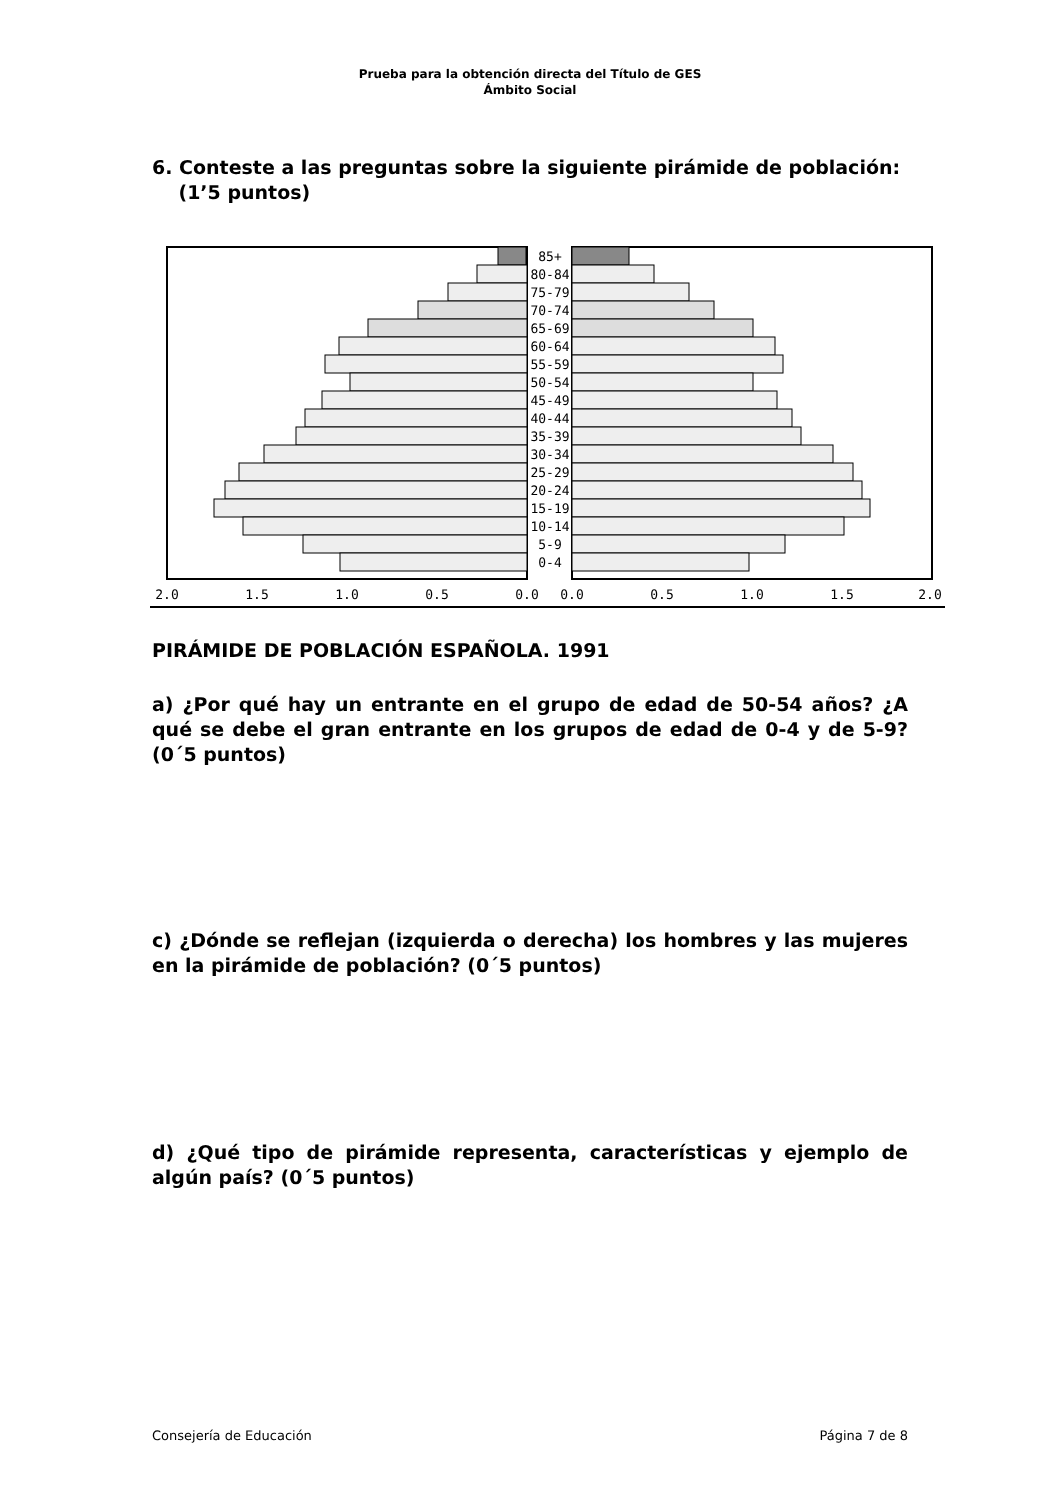Prueba para la obtención directa del Título de GES
Ámbito Social
6. Conteste a las preguntas sobre la siguiente pirámide de población:
(1’5 puntos)
85+
80-84
75-79
70-74
65-69
60-64
55-59
50-54
45-49
40-44
35-39
30-34
25-29
20-24
15-19
10-14
5-9
0-4
2.0
1.5
1.0
0.5
0.0
0.0
0.5
1.0
1.5
2.0
PIRÁMIDE DE POBLACIÓN ESPAÑOLA. 1991
a) ¿Por qué hay un entrante en el grupo de edad de 50-54 años? ¿A qué se debe el gran entrante en los grupos de edad de 0-4 y de 5-9? (0´5 puntos)
c) ¿Dónde se reflejan (izquierda o derecha) los hombres y las mujeres en la pirámide de población? (0´5 puntos)
d) ¿Qué tipo de pirámide representa, características y ejemplo de algún país? (0´5 puntos)
Consejería de Educación Página 7 de 8